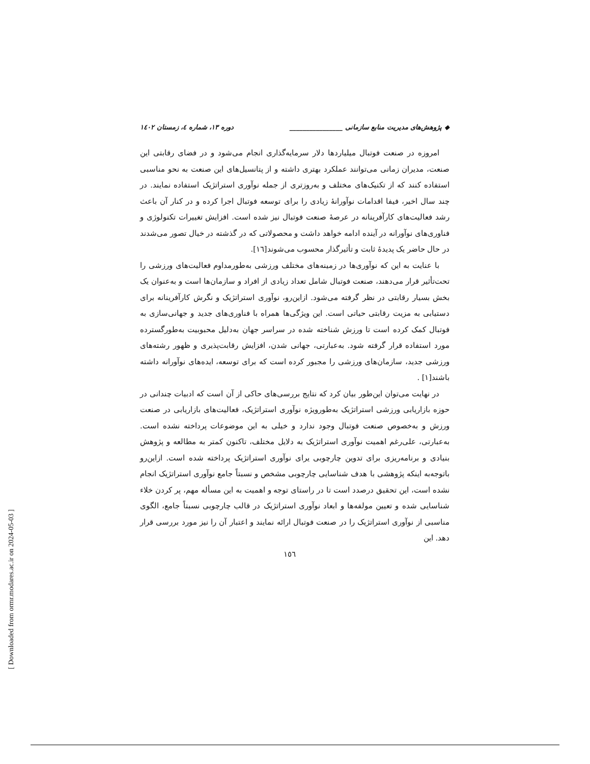◆ پژوهش‌های مدیریت منابع سازمانی ________________ دوره ۱۳، شماره ٤، زمستان ١٤٠٢
امروزه در صنعت فوتبال میلیاردها دلار سرمایه‌گذاری انجام می‌شود و در فضای رقابتی این صنعت، مدیران زمانی می‌توانند عملکرد بهتری داشته و از پتانسیل‌های این صنعت به نحو مناسبی استفاده کنند که از تکنیک‌های مختلف و به‌روزتری از جمله نوآوری استراتژیک استفاده نمایند. در چند سال اخیر، فیفا اقدامات نوآورانهٔ زیادی را برای توسعه فوتبال اجرا کرده و در کنار آن باعث رشد فعالیت‌های کارآفرینانه در عرصهٔ صنعت فوتبال نیز شده است. افزایش تغییرات تکنولوژی و فناوری‌های نوآورانه در آینده ادامه خواهد داشت و محصولاتی که در گذشته در خیال تصور می‌شدند در حال حاضر یک پدیدهٔ ثابت و تأثیرگذار محسوب می‌شوند[١٦].
با عنایت به این که نوآوری‌ها در زمینه‌های مختلف ورزشی به‌طورمداوم فعالیت‌های ورزشی را تحت‌تأثیر قرار می‌دهند، صنعت فوتبال شامل تعداد زیادی از افراد و سازمان‌ها است و به‌عنوان یک بخش بسیار رقابتی در نظر گرفته می‌شود. ازاین‌رو، نوآوری استراتژیک و نگرش کارآفرینانه برای دستیابی به مزیت رقابتی حیاتی است. این ویژگی‌ها همراه با فناوری‌های جدید و جهانی‌سازی به فوتبال کمک کرده است تا ورزش شناخته شده در سراسر جهان به‌دلیل محبوبیت به‌طورگسترده مورد استفاده قرار گرفته شود. به‌عبارتی، جهانی شدن، افزایش رقابت‌پذیری و ظهور رشته‌های ورزشی جدید، سازمان‌های ورزشی را مجبور کرده است که برای توسعه، ایده‌های نوآورانه داشته باشند[١] .
در نهایت می‌توان این‌طور بیان کرد که نتایج بررسی‌های حاکی از آن است که ادبیات چندانی در حوزه بازاریابی ورزشی استراتژیک به‌طورویژه نوآوری استراتژیک، فعالیت‌های بازاریابی در صنعت ورزش و به‌خصوص صنعت فوتبال وجود ندارد و خیلی به این موضوعات پرداخته نشده است. به‌عبارتی، علی‌رغم اهمیت نوآوری استراتژیک به دلایل مختلف، تاکنون کمتر به مطالعه و پژوهش بنیادی و برنامه‌ریزی برای تدوین چارچوبی یرای نوآوری استراتژیک پرداخته شده است. ازاین‌رو باتوجه‌به اینکه پژوهشی با هدف شناسایی چارچوبی مشخص و نسبتاً جامع نوآوری استراتژیک انجام نشده است، این تحقیق درصدد است تا در راستای توجه و اهمیت به این مسأله مهم، پر کردن خلاء شناسایی شده و تعیین مولفه‌ها و ابعاد نوآوری استراتژیک در قالب چارچوبی نسبتاً جامع، الگوی مناسبی از نوآوری استراتژیک را در صنعت فوتبال ارائه نمایند و اعتبار آن را نیز مورد بررسی قرار دهد. این
١٥٦
[ Downloaded from ormr.modares.ac.ir on 2024-05-03 ]